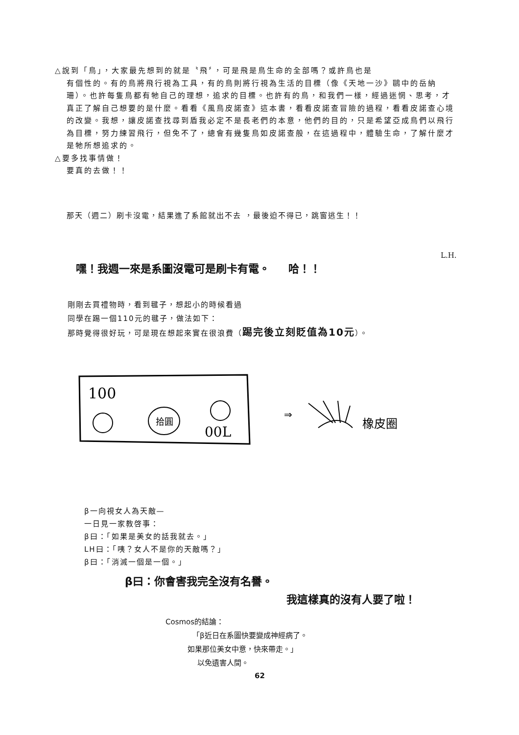△說到「鳥」，大家最先想到的就是〝飛〞，可是飛是鳥生命的全部嗎？或許鳥也是
有個性的。有的鳥將飛行視為工具，有的鳥則將行視為生活的目標（像《天地一沙》鷗中的岳納珊）。也許每隻鳥都有牠自己的理想，追求的目標。也許有的鳥，和我們一樣，經過迷惘、思考，才真正了解自己想要的是什麼。看看《風鳥皮諾查》這本書，看看皮諾查冒險的過程，看看皮諾查心境的改變。我想，讓皮諾查找尋到盾我必定不是長老們的本意，他們的目的，只是希望亞成鳥們以飛行為目標，努力練習飛行，但免不了，總會有幾隻鳥如皮諾查般，在這過程中，體驗生命，了解什麼才是牠所想追求的。
△要多找事情做！
要真的去做！！
那天（週二）刷卡沒電，結果進了系館就出不去 ，最後迫不得已，跳窗逃生！！
L.H.
嘿！我週一來是系圖沒電可是刷卡有電。 哈！！
剛剛去買禮物時，看到毽子，想起小的時候看過
同學在踢一個110元的毽子，做法如下：
那時覺得很好玩，可是現在想起來實在很浪費（踢完後立刻貶值為10元）。
100
拾圓
00L
⇒
橡皮圈
β一向視女人為天敵—
一日見一家教啓事：
β曰：「如果是美女的話我就去。」
LH曰：「咦？女人不是你的天敵嗎？」
β曰：「消滅一個是一個。」
β曰：你會害我完全沒有名譽。
我這樣真的沒有人要了啦！
Cosmos的結論：
「β近日在系圖快要變成神經病了。
如果那位美女中意，快來帶走。」
以免遺害人間。
62